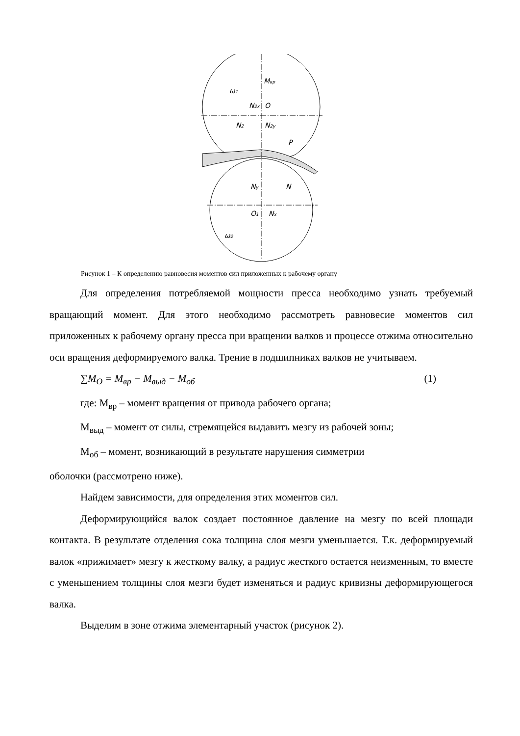Mвр
ω1
N2x
O
N2
N2y
P
Ny
N
O1
Nx
ω2
Рисунок 1 – К определению равновесия моментов сил приложенных к рабочему органу
Для определения потребляемой мощности пресса необходимо узнать требуемый вращающий момент. Для этого необходимо рассмотреть равновесие моментов сил приложенных к рабочему органу пресса при вращении валков и процессе отжима относительно оси вращения деформируемого валка. Трение в подшипниках валков не учитываем.
∑M<sub>O</sub> = M<sub>вр</sub> − M<sub>выд</sub> − M<sub>об</sub> (1)
где: М<sub>вр</sub> – момент вращения от привода рабочего органа;
М<sub>выд</sub> – момент от силы, стремящейся выдавить мезгу из рабочей зоны;
М<sub>об</sub> – момент, возникающий в результате нарушения симметрии
оболочки (рассмотрено ниже).
Найдем зависимости, для определения этих моментов сил.
Деформирующийся валок создает постоянное давление на мезгу по всей площади контакта. В результате отделения сока толщина слоя мезги уменьшается. Т.к. деформируемый валок «прижимает» мезгу к жесткому валку, а радиус жесткого остается неизменным, то вместе с уменьшением толщины слоя мезги будет изменяться и радиус кривизны деформирующегося валка.
Выделим в зоне отжима элементарный участок (рисунок 2).